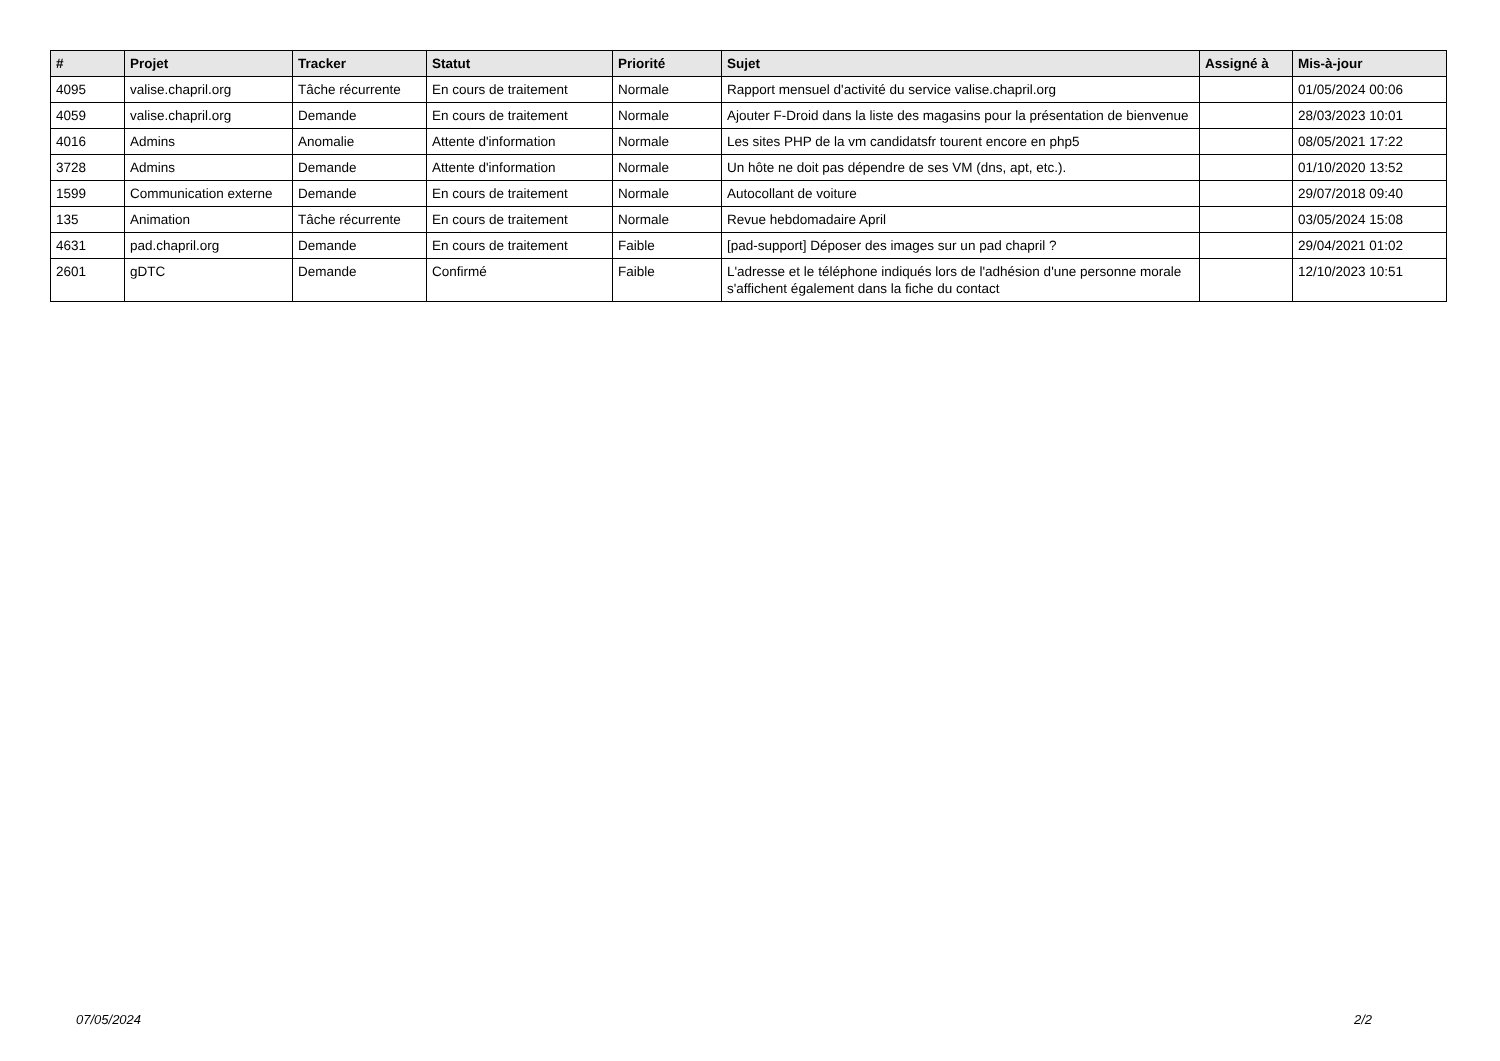| # | Projet | Tracker | Statut | Priorité | Sujet | Assigné à | Mis-à-jour |
| --- | --- | --- | --- | --- | --- | --- | --- |
| 4095 | valise.chapril.org | Tâche récurrente | En cours de traitement | Normale | Rapport mensuel d'activité du service valise.chapril.org | | 01/05/2024 00:06 |
| 4059 | valise.chapril.org | Demande | En cours de traitement | Normale | Ajouter F-Droid dans la liste des magasins pour la présentation de bienvenue | | 28/03/2023 10:01 |
| 4016 | Admins | Anomalie | Attente d'information | Normale | Les sites PHP de la vm candidatsfr tourent encore en php5 | | 08/05/2021 17:22 |
| 3728 | Admins | Demande | Attente d'information | Normale | Un hôte ne doit pas dépendre de ses VM (dns, apt, etc.). | | 01/10/2020 13:52 |
| 1599 | Communication externe | Demande | En cours de traitement | Normale | Autocollant de voiture | | 29/07/2018 09:40 |
| 135 | Animation | Tâche récurrente | En cours de traitement | Normale | Revue hebdomadaire April | | 03/05/2024 15:08 |
| 4631 | pad.chapril.org | Demande | En cours de traitement | Faible | [pad-support] Déposer des images sur un pad chapril ? | | 29/04/2021 01:02 |
| 2601 | gDTC | Demande | Confirmé | Faible | L'adresse et le téléphone indiqués lors de l'adhésion d'une personne morale s'affichent également dans la fiche du contact | | 12/10/2023 10:51 |
07/05/2024 2/2